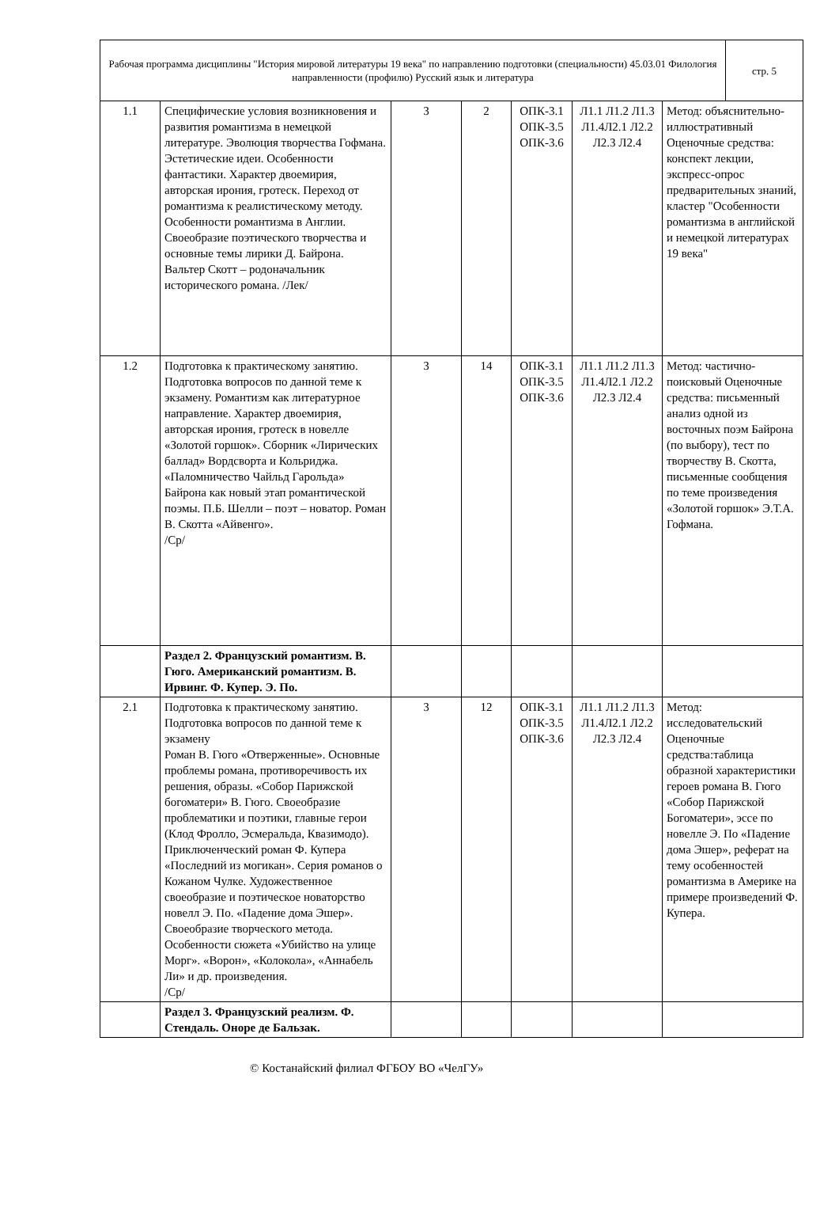| Рабочая программа дисциплины "История мировой литературы 19 века" по направлению подготовки (специальности) 45.03.01 Филология направленности (профилю) Русский язык и литература | стр. 5 |
| 1.1 | Специфические условия возникновения и развития романтизма в немецкой литературе. Эволюция творчества Гофмана. Эстетические идеи. Особенности фантастики. Характер двоемирия, авторская ирония, гротеск. Переход от романтизма к реалистическому методу. Особенности романтизма в Англии. Своеобразие поэтического творчества и основные темы лирики Д. Байрона. Вальтер Скотт – родоначальник исторического романа. /Лек/ | 3 | 2 | ОПК-3.1 ОПК-3.5 ОПК-3.6 | Л1.1 Л1.2 Л1.3 Л1.4Л2.1 Л2.2 Л2.3 Л2.4 | Метод: объяснительно-иллюстративный Оценочные средства: конспект лекции, экспресс-опрос предварительных знаний, кластер "Особенности романтизма в английской и немецкой литературах 19 века" |
| 1.2 | Подготовка к практическому занятию. Подготовка вопросов по данной теме к экзамену. Романтизм как литературное направление. Характер двоемирия, авторская ирония, гротеск в новелле «Золотой горшок». Сборник «Лирических баллад» Вордсворта и Кольриджа. «Паломничество Чайльд Гарольда» Байрона как новый этап романтической поэмы. П.Б. Шелли – поэт – новатор. Роман В. Скотта «Айвенго». /Ср/ | 3 | 14 | ОПК-3.1 ОПК-3.5 ОПК-3.6 | Л1.1 Л1.2 Л1.3 Л1.4Л2.1 Л2.2 Л2.3 Л2.4 | Метод: частично-поисковый Оценочные средства: письменный анализ одной из восточных поэм Байрона (по выбору), тест по творчеству В. Скотта, письменные сообщения по теме произведения «Золотой горшок» Э.Т.А. Гофмана. |
| | Раздел 2. Французский романтизм. В. Гюго. Американский романтизм. В. Ирвинг. Ф. Купер. Э. По. | | | | | |
| 2.1 | Подготовка к практическому занятию. Подготовка вопросов по данной теме к экзамену Роман В. Гюго «Отверженные». Основные проблемы романа, противоречивость их решения, образы. «Собор Парижской богоматери» В. Гюго. Своеобразие проблематики и поэтики, главные герои (Клод Фролло, Эсмеральда, Квазимодо). Приключенческий роман Ф. Купера «Последний из могикан». Серия романов о Кожаном Чулке. Художественное своеобразие и поэтическое новаторство новелл Э. По. «Падение дома Эшер». Своеобразие творческого метода. Особенности сюжета «Убийство на улице Морг». «Ворон», «Колокола», «Аннабель Ли» и др. произведения. /Ср/ | 3 | 12 | ОПК-3.1 ОПК-3.5 ОПК-3.6 | Л1.1 Л1.2 Л1.3 Л1.4Л2.1 Л2.2 Л2.3 Л2.4 | Метод: исследовательский Оценочные средства:таблица образной характеристики героев романа В. Гюго «Собор Парижской Богоматери», эссе по новелле Э. По «Падение дома Эшер», реферат на тему особенностей романтизма в Америке на примере произведений Ф. Купера. |
| | Раздел 3. Французский реализм. Ф. Стендаль. Оноре де Бальзак. | | | | | |
© Костанайский филиал ФГБОУ ВО «ЧелГУ»